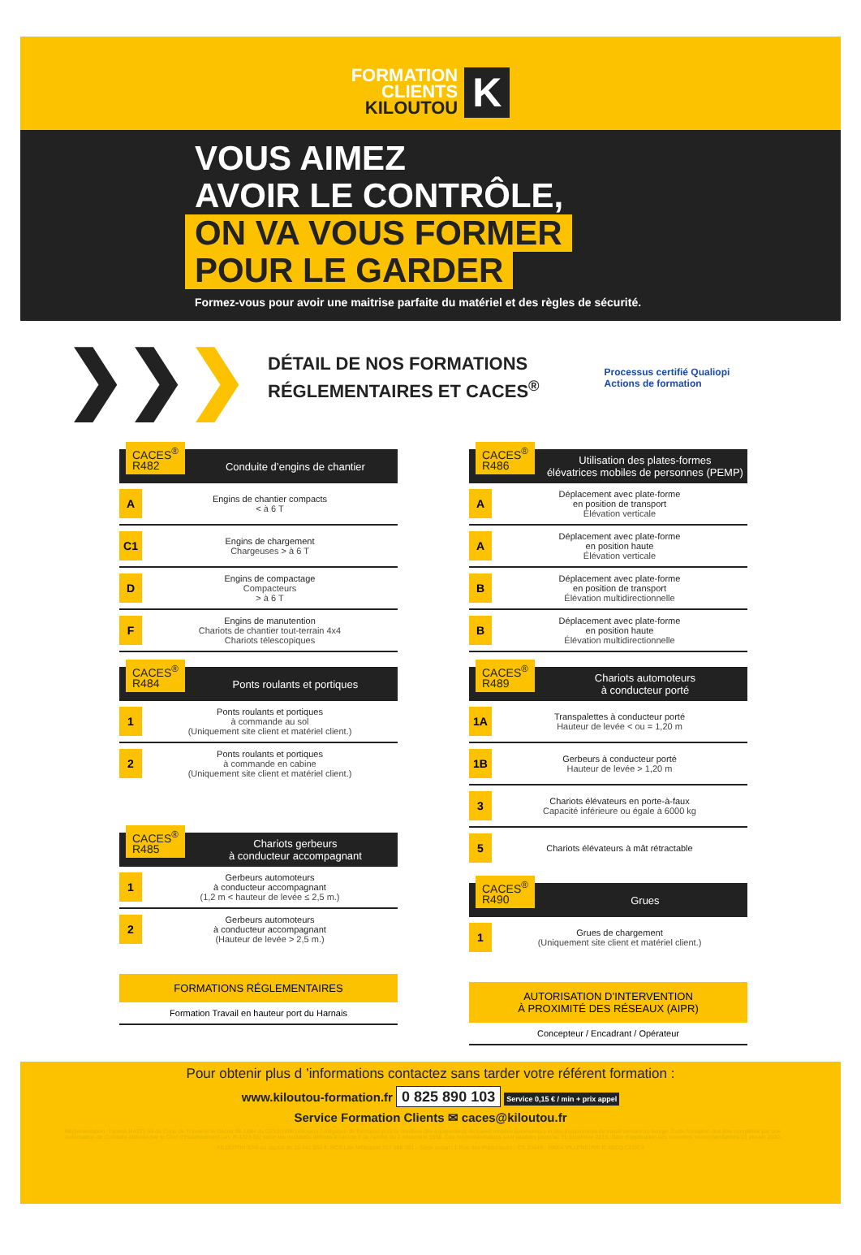FORMATION
CLIENTS
KILOUTOU
K
VOUS AIMEZ
AVOIR LE CONTRÔLE,
ON VA VOUS FORMER
POUR LE GARDER
Formez-vous pour avoir une maitrise parfaite du matériel et des règles de sécurité.
❯❯❯
DÉTAIL DE NOS FORMATIONS
RÉGLEMENTAIRES ET CACES<sup>®</sup>
Processus certifié Qualiopi
Actions de formation
CACES<sup>®</sup>
R482
Conduite d’engins de chantier
A
Engins de chantier compacts
< à 6 T
C1
Engins de chargement
Chargeuses > à 6 T
D
Engins de compactage
Compacteurs
> à 6 T
F
Engins de manutention
Chariots de chantier tout-terrain 4x4
Chariots télescopiques
CACES<sup>®</sup>
R484
Ponts roulants et portiques
1
Ponts roulants et portiques
à commande au sol
(Uniquement site client et matériel client.)
2
Ponts roulants et portiques
à commande en cabine
(Uniquement site client et matériel client.)
CACES<sup>®</sup>
R485
Chariots gerbeurs
à conducteur accompagnant
1
Gerbeurs automoteurs
à conducteur accompagnant
(1,2 m < hauteur de levée ≤ 2,5 m.)
2
Gerbeurs automoteurs
à conducteur accompagnant
(Hauteur de levée > 2,5 m.)
FORMATIONS RÉGLEMENTAIRES
Formation Travail en hauteur port du Harnais
CACES<sup>®</sup>
R486
Utilisation des plates-formes
élévatrices mobiles de personnes (PEMP)
A
Déplacement avec plate-forme
en position de transport
Élévation verticale
A
Déplacement avec plate-forme
en position haute
Élévation verticale
B
Déplacement avec plate-forme
en position de transport
Élévation multidirectionnelle
B
Déplacement avec plate-forme
en position haute
Élévation multidirectionnelle
CACES<sup>®</sup>
R489
Chariots automoteurs
à conducteur porté
1A
Transpalettes à conducteur porté
Hauteur de levée < ou = 1,20 m
1B
Gerbeurs à conducteur porté
Hauteur de levée > 1,20 m
3
Chariots élévateurs en porte-à-faux
Capacité inférieure ou égale à 6000 kg
5
Chariots élévateurs à mât rétractable
CACES<sup>®</sup>
R490
Grues
1
Grues de chargement
(Uniquement site client et matériel client.)
AUTORISATION D’INTERVENTION
À PROXIMITÉ DES RÉSEAUX (AIPR)
Concepteur / Encadrant / Opérateur
Pour obtenir plus d ’informations contactez sans tarder votre référent formation :
www.kiloutou-formation.fr 0 825 890 103 Service 0,15 € / min + prix appel
Service Formation Clients ✉ caces@kiloutou.fr
Réglementation : l’article R4323-55 du Code du Travail et le Décret 98-1084 du 02/12/1998 précisent l’obligation de formation pour la conduite des équipements de travail mobiles automoteurs et des équipements de travail servant au levage. Cette formation doit être complétée par une Autorisation de Conduite délivrée par le Chef d’Établissement (art. R.4323-56) selon les modalités définies à l’article 3 de l’arrêté du 2 décembre 1998. Ces recommandations sont valables jusqu’au 31 décembre 2019. Date d’application des nouvelles recommandations 01 janvier 2020.
KILOUTOU SAS au capital de 10 441 555 €. RCS Lille Métropole 317 686 061 - Siège social : 1 Rue des Précurseurs - CS 20449 - 59664 VILLENEUVE D’ASCQ CEDEX